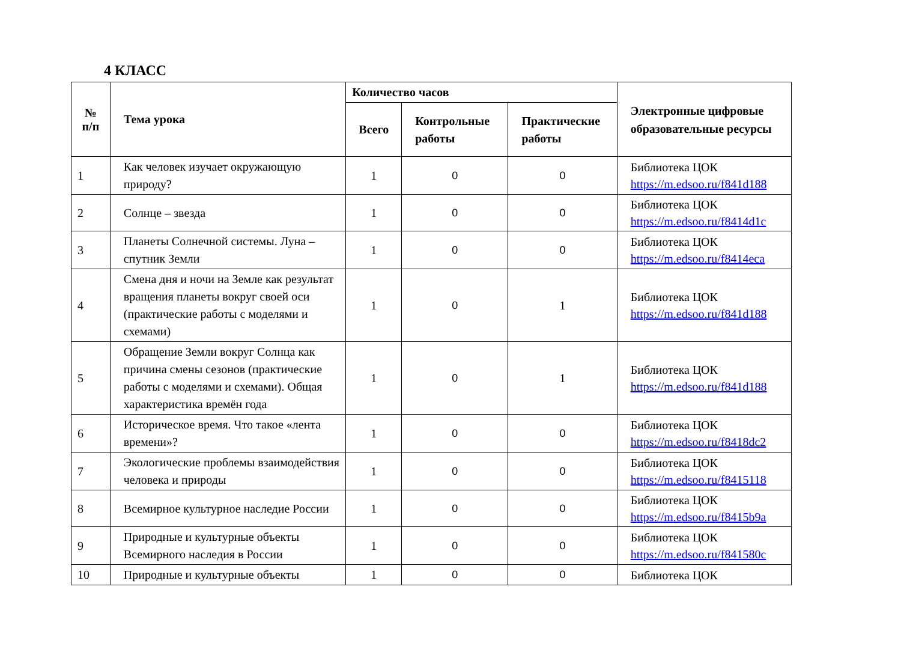4 КЛАСС
| № п/п | Тема урока | Количество часов | | | Электронные цифровые образовательные ресурсы |
| --- | --- | --- | --- | --- | --- |
| | | Всего | Контрольные работы | Практические работы | |
| 1 | Как человек изучает окружающую природу? | 1 | 0 | 0 | Библиотека ЦОК https://m.edsoo.ru/f841d188 |
| 2 | Солнце – звезда | 1 | 0 | 0 | Библиотека ЦОК https://m.edsoo.ru/f8414d1c |
| 3 | Планеты Солнечной системы. Луна – спутник Земли | 1 | 0 | 0 | Библиотека ЦОК https://m.edsoo.ru/f8414eca |
| 4 | Смена дня и ночи на Земле как результат вращения планеты вокруг своей оси (практические работы с моделями и схемами) | 1 | 0 | 1 | Библиотека ЦОК https://m.edsoo.ru/f841d188 |
| 5 | Обращение Земли вокруг Солнца как причина смены сезонов (практические работы с моделями и схемами). Общая характеристика времён года | 1 | 0 | 1 | Библиотека ЦОК https://m.edsoo.ru/f841d188 |
| 6 | Историческое время. Что такое «лента времени»? | 1 | 0 | 0 | Библиотека ЦОК https://m.edsoo.ru/f8418dc2 |
| 7 | Экологические проблемы взаимодействия человека и природы | 1 | 0 | 0 | Библиотека ЦОК https://m.edsoo.ru/f8415118 |
| 8 | Всемирное культурное наследие России | 1 | 0 | 0 | Библиотека ЦОК https://m.edsoo.ru/f8415b9a |
| 9 | Природные и культурные объекты Всемирного наследия в России | 1 | 0 | 0 | Библиотека ЦОК https://m.edsoo.ru/f841580c |
| 10 | Природные и культурные объекты | 1 | 0 | 0 | Библиотека ЦОК |